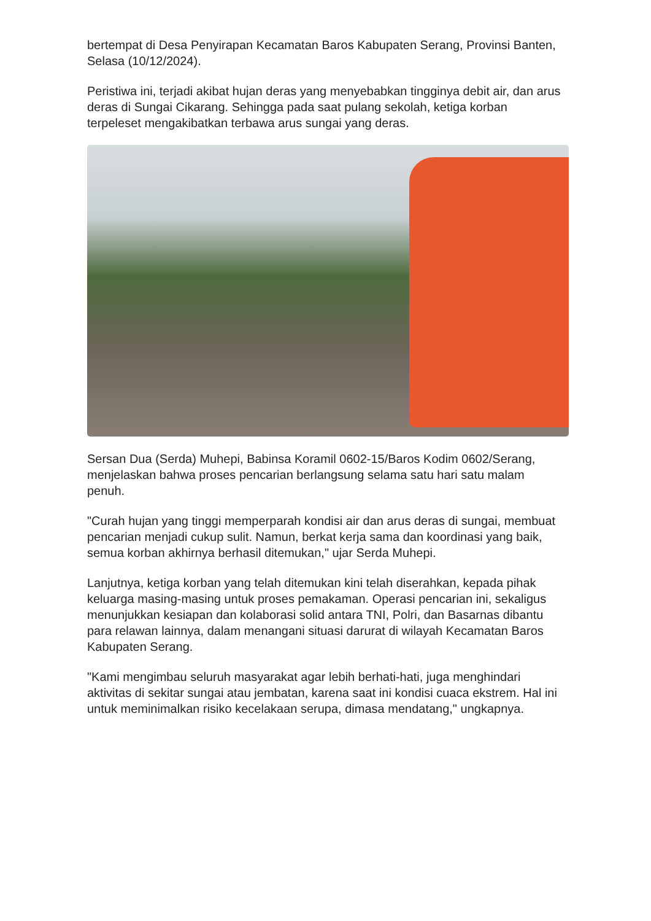bertempat di Desa Penyirapan Kecamatan Baros Kabupaten Serang, Provinsi Banten, Selasa (10/12/2024).
Peristiwa ini, terjadi akibat hujan deras yang menyebabkan tingginya debit air, dan arus deras di Sungai Cikarang. Sehingga pada saat pulang sekolah, ketiga korban terpeleset mengakibatkan terbawa arus sungai yang deras.
Sersan Dua (Serda) Muhepi, Babinsa Koramil 0602-15/Baros Kodim 0602/Serang, menjelaskan bahwa proses pencarian berlangsung selama satu hari satu malam penuh.
"Curah hujan yang tinggi memperparah kondisi air dan arus deras di sungai, membuat pencarian menjadi cukup sulit. Namun, berkat kerja sama dan koordinasi yang baik, semua korban akhirnya berhasil ditemukan," ujar Serda Muhepi.
Lanjutnya, ketiga korban yang telah ditemukan kini telah diserahkan, kepada pihak keluarga masing-masing untuk proses pemakaman. Operasi pencarian ini, sekaligus menunjukkan kesiapan dan kolaborasi solid antara TNI, Polri, dan Basarnas dibantu para relawan lainnya, dalam menangani situasi darurat di wilayah Kecamatan Baros Kabupaten Serang.
"Kami mengimbau seluruh masyarakat agar lebih berhati-hati, juga menghindari aktivitas di sekitar sungai atau jembatan, karena saat ini kondisi cuaca ekstrem. Hal ini untuk meminimalkan risiko kecelakaan serupa, dimasa mendatang," ungkapnya.